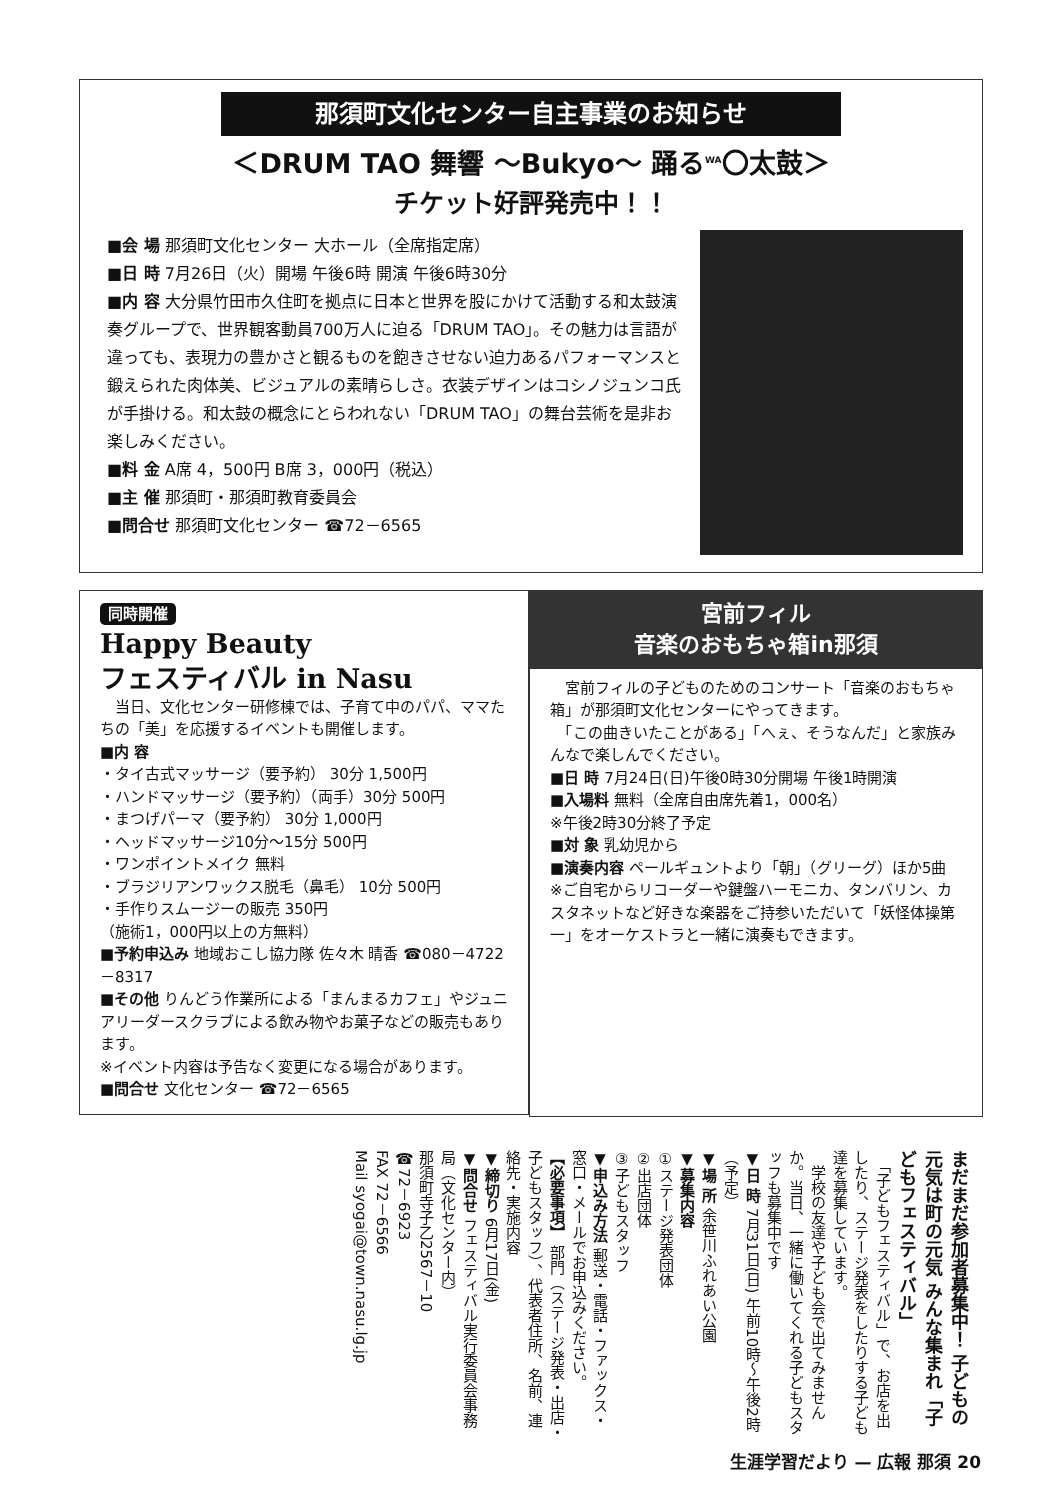那須町文化センター自主事業のお知らせ
＜DRUM TAO 舞響 ～Bukyo～ 踊る<sup>WA</sup>〇太鼓＞
チケット好評発売中！！
■会 場 那須町文化センター 大ホール（全席指定席）
■日 時 7月26日（火）開場 午後6時 開演 午後6時30分
■内 容 大分県竹田市久住町を拠点に日本と世界を股にかけて活動する和太鼓演奏グループで、世界観客動員700万人に迫る「DRUM TAO」。その魅力は言語が違っても、表現力の豊かさと観るものを飽きさせない迫力あるパフォーマンスと鍛えられた肉体美、ビジュアルの素晴らしさ。衣装デザインはコシノジュンコ氏が手掛ける。和太鼓の概念にとらわれない「DRUM TAO」の舞台芸術を是非お楽しみください。
■料 金 A席 4，500円 B席 3，000円（税込）
■主 催 那須町・那須町教育委員会
■問合せ 那須町文化センター ☎72－6565
同時開催
Happy Beauty
フェスティバル in Nasu
　当日、文化センター研修棟では、子育て中のパパ、ママたちの「美」を応援するイベントも開催します。
■内 容
・タイ古式マッサージ（要予約） 30分 1,500円
・ハンドマッサージ（要予約）（両手）30分 500円
・まつげパーマ（要予約） 30分 1,000円
・ヘッドマッサージ10分～15分 500円
・ワンポイントメイク 無料
・ブラジリアンワックス脱毛（鼻毛） 10分 500円
・手作りスムージーの販売 350円
（施術1，000円以上の方無料）
■予約申込み 地域おこし協力隊 佐々木 晴香 ☎080－4722－8317
■その他 りんどう作業所による「まんまるカフェ」やジュニアリーダースクラブによる飲み物やお菓子などの販売もあります。
※イベント内容は予告なく変更になる場合があります。
■問合せ 文化センター ☎72－6565
宮前フィル
音楽のおもちゃ箱in那須
　宮前フィルの子どものためのコンサート「音楽のおもちゃ箱」が那須町文化センターにやってきます。
　「この曲きいたことがある」「へぇ、そうなんだ」と家族みんなで楽しんでください。
■日 時 7月24日(日)午後0時30分開場 午後1時開演
■入場料 無料（全席自由席先着1，000名）
※午後2時30分終了予定
■対 象 乳幼児から
■演奏内容 ペールギュントより「朝」（グリーグ）ほか5曲
※ご自宅からリコーダーや鍵盤ハーモニカ、タンバリン、カスタネットなど好きな楽器をご持参いただいて「妖怪体操第一」をオーケストラと一緒に演奏もできます。
まだまだ参加者募集中！ 子どもの元気は町の元気 みんな集まれ「子どもフェスティバル」
　「子どもフェスティバル」で、お店を出したり、ステージ発表をしたりする子ども達を募集しています。
　学校の友達や子ども会で出てみませんか。当日、一緒に働いてくれる子どもスタッフも募集中です
▼日 時 7月31日(日) 午前10時～午後2時（予定）
▼場 所 余笹川ふれあい公園
▼募集内容
①ステージ発表団体
②出店団体
③子どもスタッフ
▼申込み方法 郵送・電話・ファックス・窓口・メールでお申込みください。
【必要事項】 部門（ステージ発表・出店・子どもスタッフ）、代表者住所、名前、連絡先・実施内容
▼締切り 6月17日(金)
▼問合せ フェスティバル実行委員会事務局（文化センター内）
那須町寺子乙2567－10
☎72－6923
FAX 72－6566
Mail syogai@town.nasu.lg.jp
生涯学習だより — 広報 那須 20